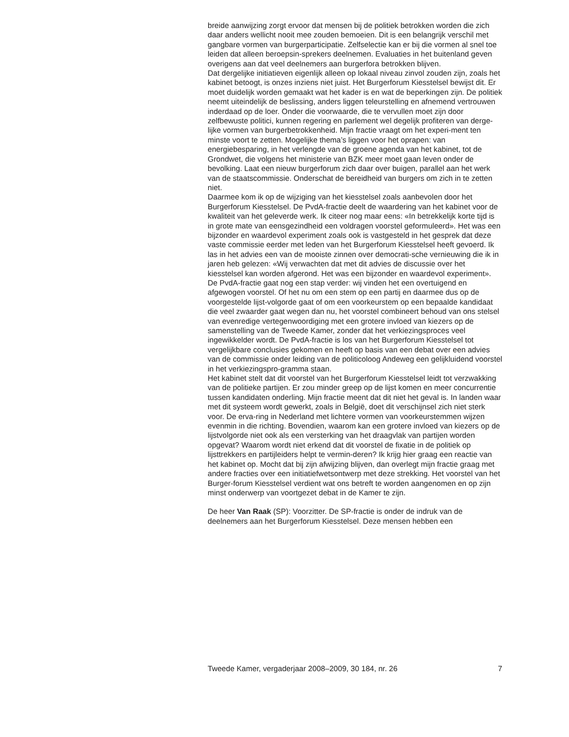breide aanwijzing zorgt ervoor dat mensen bij de politiek betrokken worden die zich daar anders wellicht nooit mee zouden bemoeien. Dit is een belangrijk verschil met gangbare vormen van burgerparticipatie. Zelfselectie kan er bij die vormen al snel toe leiden dat alleen beroepsin-sprekers deelnemen. Evaluaties in het buitenland geven overigens aan dat veel deelnemers aan burgerfora betrokken blijven.
Dat dergelijke initiatieven eigenlijk alleen op lokaal niveau zinvol zouden zijn, zoals het kabinet betoogt, is onzes inziens niet juist. Het Burgerforum Kiesstelsel bewijst dit. Er moet duidelijk worden gemaakt wat het kader is en wat de beperkingen zijn. De politiek neemt uiteindelijk de beslissing, anders liggen teleurstelling en afnemend vertrouwen inderdaad op de loer. Onder die voorwaarde, die te vervullen moet zijn door zelfbewuste politici, kunnen regering en parlement wel degelijk profiteren van derge-lijke vormen van burgerbetrokkenheid. Mijn fractie vraagt om het experi-ment ten minste voort te zetten. Mogelijke thema’s liggen voor het oprapen: van energiebesparing, in het verlengde van de groene agenda van het kabinet, tot de Grondwet, die volgens het ministerie van BZK meer moet gaan leven onder de bevolking. Laat een nieuw burgerforum zich daar over buigen, parallel aan het werk van de staatscommissie. Onderschat de bereidheid van burgers om zich in te zetten niet.
Daarmee kom ik op de wijziging van het kiesstelsel zoals aanbevolen door het Burgerforum Kiesstelsel. De PvdA-fractie deelt de waardering van het kabinet voor de kwaliteit van het geleverde werk. Ik citeer nog maar eens: «In betrekkelijk korte tijd is in grote mate van eensgezindheid een voldragen voorstel geformuleerd». Het was een bijzonder en waardevol experiment zoals ook is vastgesteld in het gesprek dat deze vaste commissie eerder met leden van het Burgerforum Kiesstelsel heeft gevoerd. Ik las in het advies een van de mooiste zinnen over democrati-sche vernieuwing die ik in jaren heb gelezen: «Wij verwachten dat met dit advies de discussie over het kiesstelsel kan worden afgerond. Het was een bijzonder en waardevol experiment». De PvdA-fractie gaat nog een stap verder: wij vinden het een overtuigend en afgewogen voorstel. Of het nu om een stem op een partij en daarmee dus op de voorgestelde lijst-volgorde gaat of om een voorkeurstem op een bepaalde kandidaat die veel zwaarder gaat wegen dan nu, het voorstel combineert behoud van ons stelsel van evenredige vertegenwoordiging met een grotere invloed van kiezers op de samenstelling van de Tweede Kamer, zonder dat het verkiezingsproces veel ingewikkelder wordt. De PvdA-fractie is los van het Burgerforum Kiesstelsel tot vergelijkbare conclusies gekomen en heeft op basis van een debat over een advies van de commissie onder leiding van de politicoloog Andeweg een gelijkluidend voorstel in het verkiezingspro-gramma staan.
Het kabinet stelt dat dit voorstel van het Burgerforum Kiesstelsel leidt tot verzwakking van de politieke partijen. Er zou minder greep op de lijst komen en meer concurrentie tussen kandidaten onderling. Mijn fractie meent dat dit niet het geval is. In landen waar met dit systeem wordt gewerkt, zoals in België, doet dit verschijnsel zich niet sterk voor. De erva-ring in Nederland met lichtere vormen van voorkeurstemmen wijzen evenmin in die richting. Bovendien, waarom kan een grotere invloed van kiezers op de lijstvolgorde niet ook als een versterking van het draagvlak van partijen worden opgevat? Waarom wordt niet erkend dat dit voorstel de fixatie in de politiek op lijsttrekkers en partijleiders helpt te vermin-deren? Ik krijg hier graag een reactie van het kabinet op. Mocht dat bij zijn afwijzing blijven, dan overlegt mijn fractie graag met andere fracties over een initiatiefwetsontwerp met deze strekking. Het voorstel van het Burger-forum Kiesstelsel verdient wat ons betreft te worden aangenomen en op zijn minst onderwerp van voortgezet debat in de Kamer te zijn.
De heer Van Raak (SP): Voorzitter. De SP-fractie is onder de indruk van de deelnemers aan het Burgerforum Kiesstelsel. Deze mensen hebben een
Tweede Kamer, vergaderjaar 2008–2009, 30 184, nr. 26 7